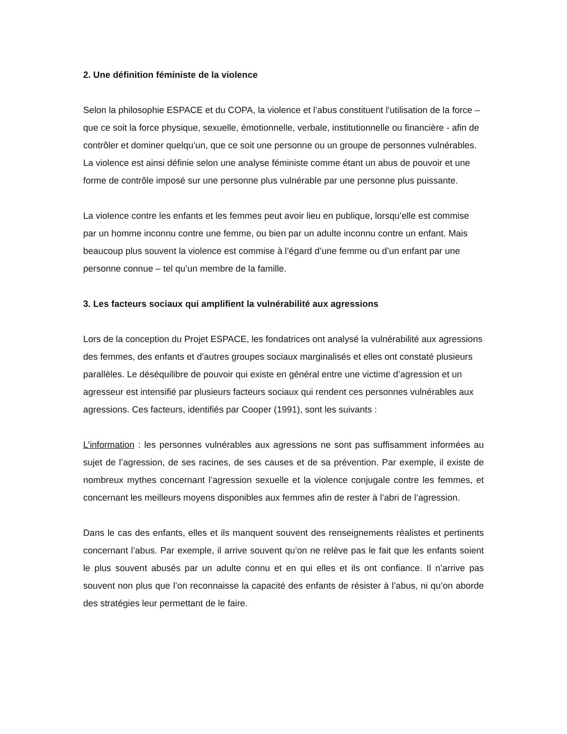2. Une définition féministe de la violence
Selon la philosophie ESPACE et du COPA, la violence et l’abus constituent l’utilisation de la force – que ce soit la force physique, sexuelle, émotionnelle, verbale, institutionnelle ou financière - afin de contrôler et dominer quelqu’un, que ce soit une personne ou un groupe de personnes vulnérables. La violence est ainsi définie selon une analyse féministe comme étant un abus de pouvoir et une forme de contrôle imposé sur une personne plus vulnérable par une personne plus puissante.
La violence contre les enfants et les femmes peut avoir lieu en publique, lorsqu’elle est commise par un homme inconnu contre une femme, ou bien par un adulte inconnu contre un enfant. Mais beaucoup plus souvent la violence est commise à l’égard d’une femme ou d’un enfant par une personne connue – tel qu’un membre de la famille.
3. Les facteurs sociaux qui amplifient la vulnérabilité aux agressions
Lors de la conception du Projet ESPACE, les fondatrices ont analysé la vulnérabilité aux agressions des femmes, des enfants et d’autres groupes sociaux marginalisés et elles ont constaté plusieurs parallèles. Le déséquilibre de pouvoir qui existe en général entre une victime d’agression et un agresseur est intensifié par plusieurs facteurs sociaux qui rendent ces personnes vulnérables aux agressions. Ces facteurs, identifiés par Cooper (1991), sont les suivants :
L’information : les personnes vulnérables aux agressions ne sont pas suffisamment informées au sujet de l’agression, de ses racines, de ses causes et de sa prévention. Par exemple, il existe de nombreux mythes concernant l’agression sexuelle et la violence conjugale contre les femmes, et concernant les meilleurs moyens disponibles aux femmes afin de rester à l’abri de l’agression.
Dans le cas des enfants, elles et ils manquent souvent des renseignements réalistes et pertinents concernant l’abus. Par exemple, il arrive souvent qu’on ne relève pas le fait que les enfants soient le plus souvent abusés par un adulte connu et en qui elles et ils ont confiance. Il n’arrive pas souvent non plus que l’on reconnaisse la capacité des enfants de résister à l’abus, ni qu’on aborde des stratégies leur permettant de le faire.